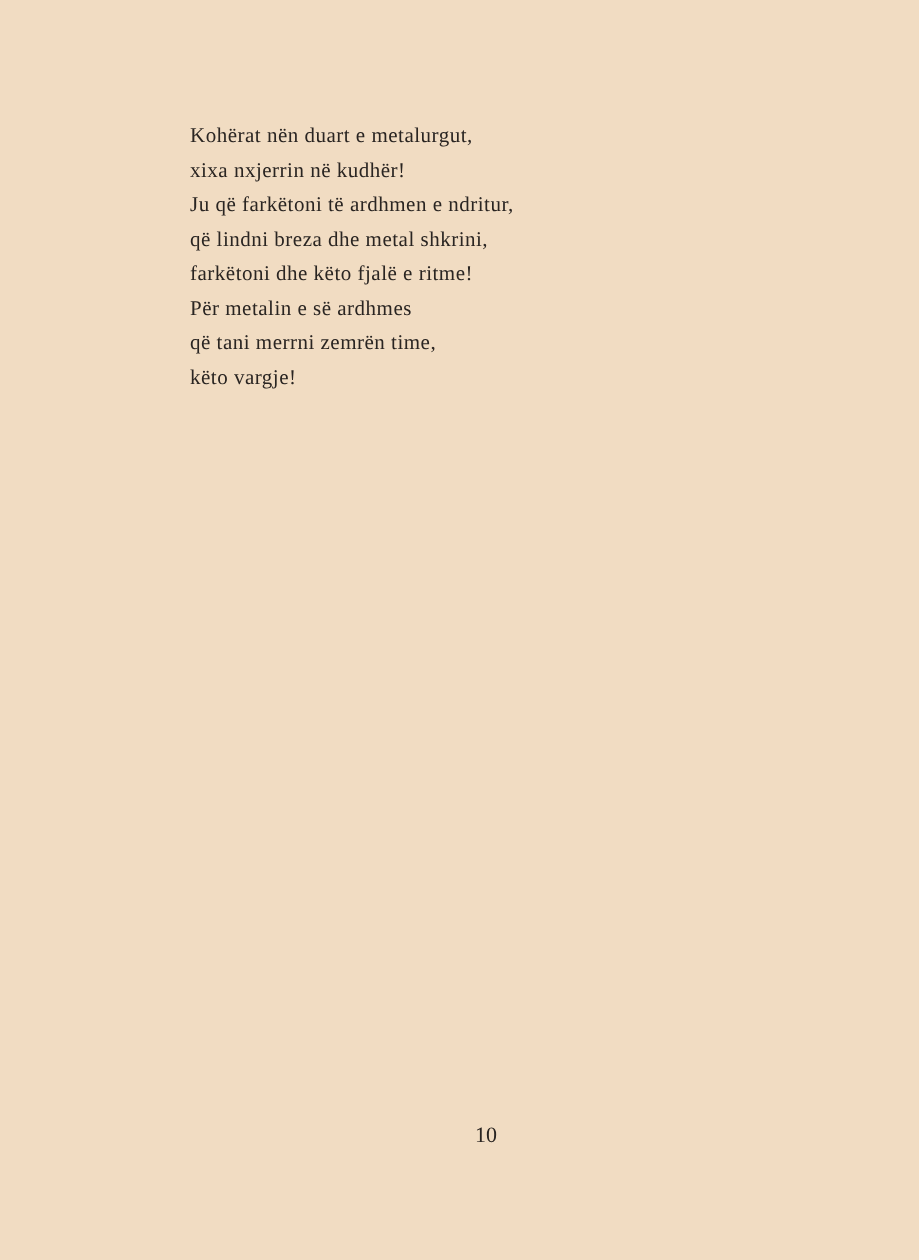Kohërat nën duart e metalurgut,
xixa nxjerrin në kudhër!
Ju që farkëtoni të ardhmen e ndritur,
që lindni breza dhe metal shkrini,
farkëtoni dhe këto fjalë e ritme!
Për metalin e së ardhmes
që tani merrni zemrën time,
këto vargje!
10